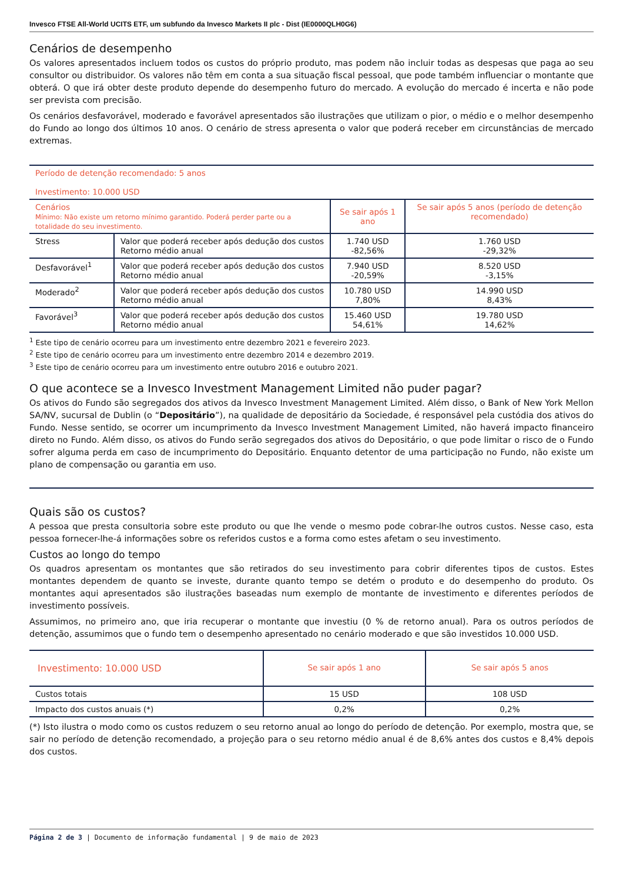Invesco FTSE All-World UCITS ETF, um subfundo da Invesco Markets II plc - Dist (IE0000QLH0G6)
Cenários de desempenho
Os valores apresentados incluem todos os custos do próprio produto, mas podem não incluir todas as despesas que paga ao seu consultor ou distribuidor. Os valores não têm em conta a sua situação fiscal pessoal, que pode também influenciar o montante que obterá. O que irá obter deste produto depende do desempenho futuro do mercado. A evolução do mercado é incerta e não pode ser prevista com precisão.
Os cenários desfavorável, moderado e favorável apresentados são ilustrações que utilizam o pior, o médio e o melhor desempenho do Fundo ao longo dos últimos 10 anos. O cenário de stress apresenta o valor que poderá receber em circunstâncias de mercado extremas.
| Período de detenção recomendado: 5 anos Investimento: 10.000 USD | | | |
| Cenários Mínimo: Não existe um retorno mínimo garantido. Poderá perder parte ou a totalidade do seu investimento. | | Se sair após 1 ano | Se sair após 5 anos (período de detenção recomendado) |
| Stress | Valor que poderá receber após dedução dos custos Retorno médio anual | 1.740 USD -82,56% | 1.760 USD -29,32% |
| Desfavorável<sup>1</sup> | Valor que poderá receber após dedução dos custos Retorno médio anual | 7.940 USD -20,59% | 8.520 USD -3,15% |
| Moderado<sup>2</sup> | Valor que poderá receber após dedução dos custos Retorno médio anual | 10.780 USD 7,80% | 14.990 USD 8,43% |
| Favorável<sup>3</sup> | Valor que poderá receber após dedução dos custos Retorno médio anual | 15.460 USD 54,61% | 19.780 USD 14,62% |
<sup>1</sup> Este tipo de cenário ocorreu para um investimento entre dezembro 2021 e fevereiro 2023.
<sup>2</sup> Este tipo de cenário ocorreu para um investimento entre dezembro 2014 e dezembro 2019.
<sup>3</sup> Este tipo de cenário ocorreu para um investimento entre outubro 2016 e outubro 2021.
O que acontece se a Invesco Investment Management Limited não puder pagar?
Os ativos do Fundo são segregados dos ativos da Invesco Investment Management Limited. Além disso, o Bank of New York Mellon SA/NV, sucursal de Dublin (o “Depositário”), na qualidade de depositário da Sociedade, é responsável pela custódia dos ativos do Fundo. Nesse sentido, se ocorrer um incumprimento da Invesco Investment Management Limited, não haverá impacto financeiro direto no Fundo. Além disso, os ativos do Fundo serão segregados dos ativos do Depositário, o que pode limitar o risco de o Fundo sofrer alguma perda em caso de incumprimento do Depositário. Enquanto detentor de uma participação no Fundo, não existe um plano de compensação ou garantia em uso.
Quais são os custos?
A pessoa que presta consultoria sobre este produto ou que lhe vende o mesmo pode cobrar-lhe outros custos. Nesse caso, esta pessoa fornecer-lhe-á informações sobre os referidos custos e a forma como estes afetam o seu investimento.
Custos ao longo do tempo
Os quadros apresentam os montantes que são retirados do seu investimento para cobrir diferentes tipos de custos. Estes montantes dependem de quanto se investe, durante quanto tempo se detém o produto e do desempenho do produto. Os montantes aqui apresentados são ilustrações baseadas num exemplo de montante de investimento e diferentes períodos de investimento possíveis.
Assumimos, no primeiro ano, que iria recuperar o montante que investiu (0 % de retorno anual). Para os outros períodos de detenção, assumimos que o fundo tem o desempenho apresentado no cenário moderado e que são investidos 10.000 USD.
| Investimento: 10.000 USD | Se sair após 1 ano | Se sair após 5 anos |
| --- | --- | --- |
| Custos totais | 15 USD | 108 USD |
| Impacto dos custos anuais (*) | 0,2% | 0,2% |
(*) Isto ilustra o modo como os custos reduzem o seu retorno anual ao longo do período de detenção. Por exemplo, mostra que, se sair no período de detenção recomendado, a projeção para o seu retorno médio anual é de 8,6% antes dos custos e 8,4% depois dos custos.
Página 2 de 3 | Documento de informação fundamental | 9 de maio de 2023